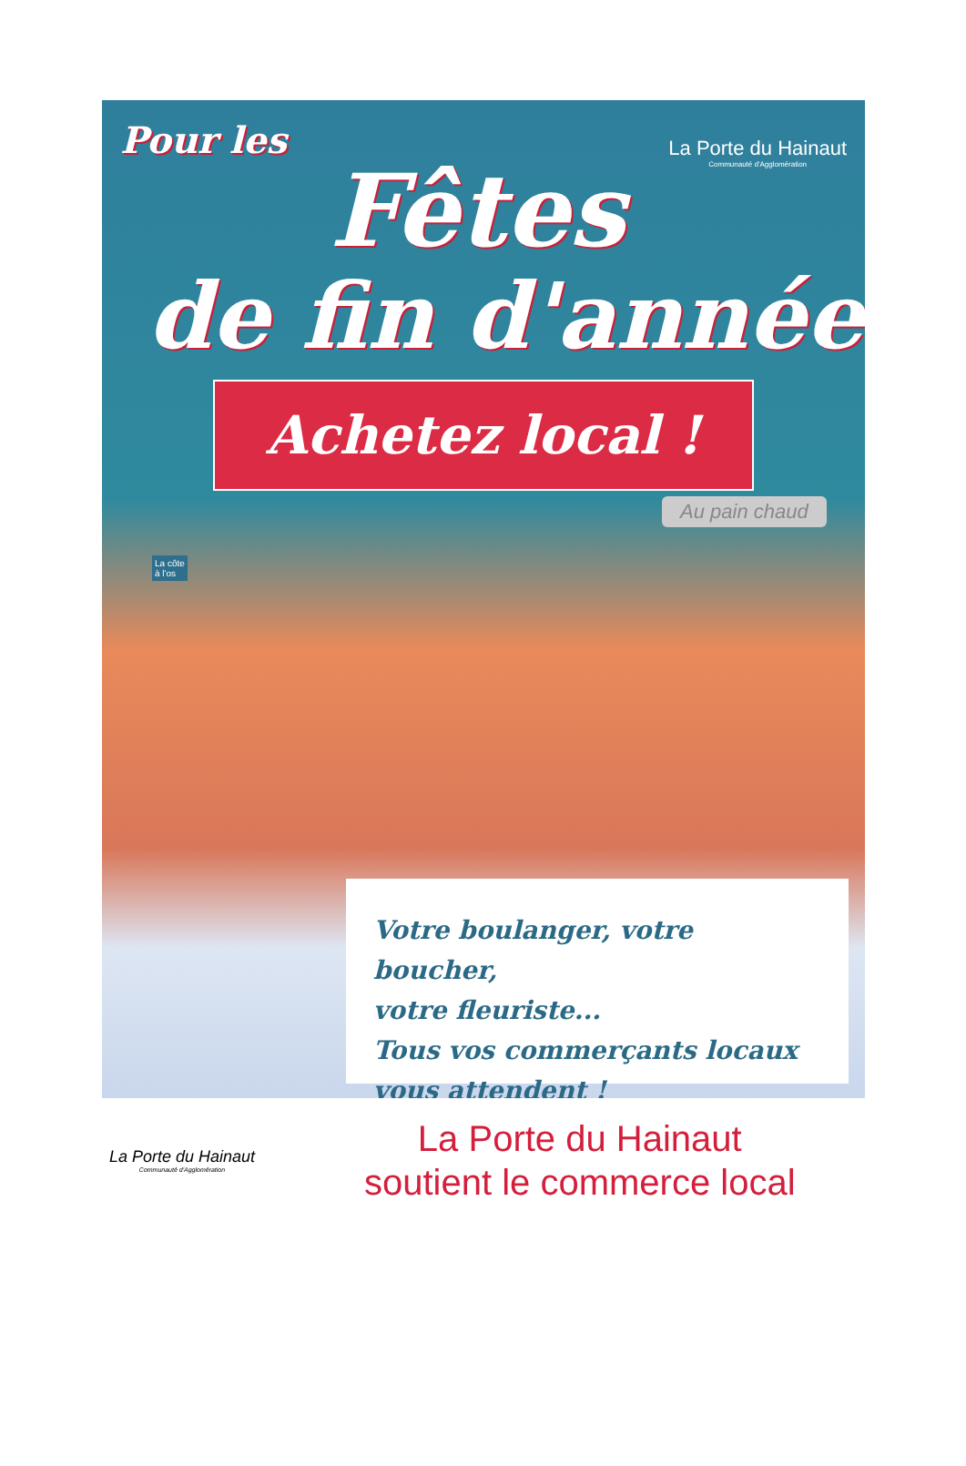Pour les
Fêtes
La Porte du Hainaut
Communauté d'Agglomération
de fin d'année
Achetez local !
Au pain chaud
La côte
à l'os
Votre boulanger, votre boucher,
votre fleuriste...
Tous vos commerçants locaux
vous attendent !
La Porte du Hainaut
Communauté d'Agglomération
La Porte du Hainaut
soutient le commerce local